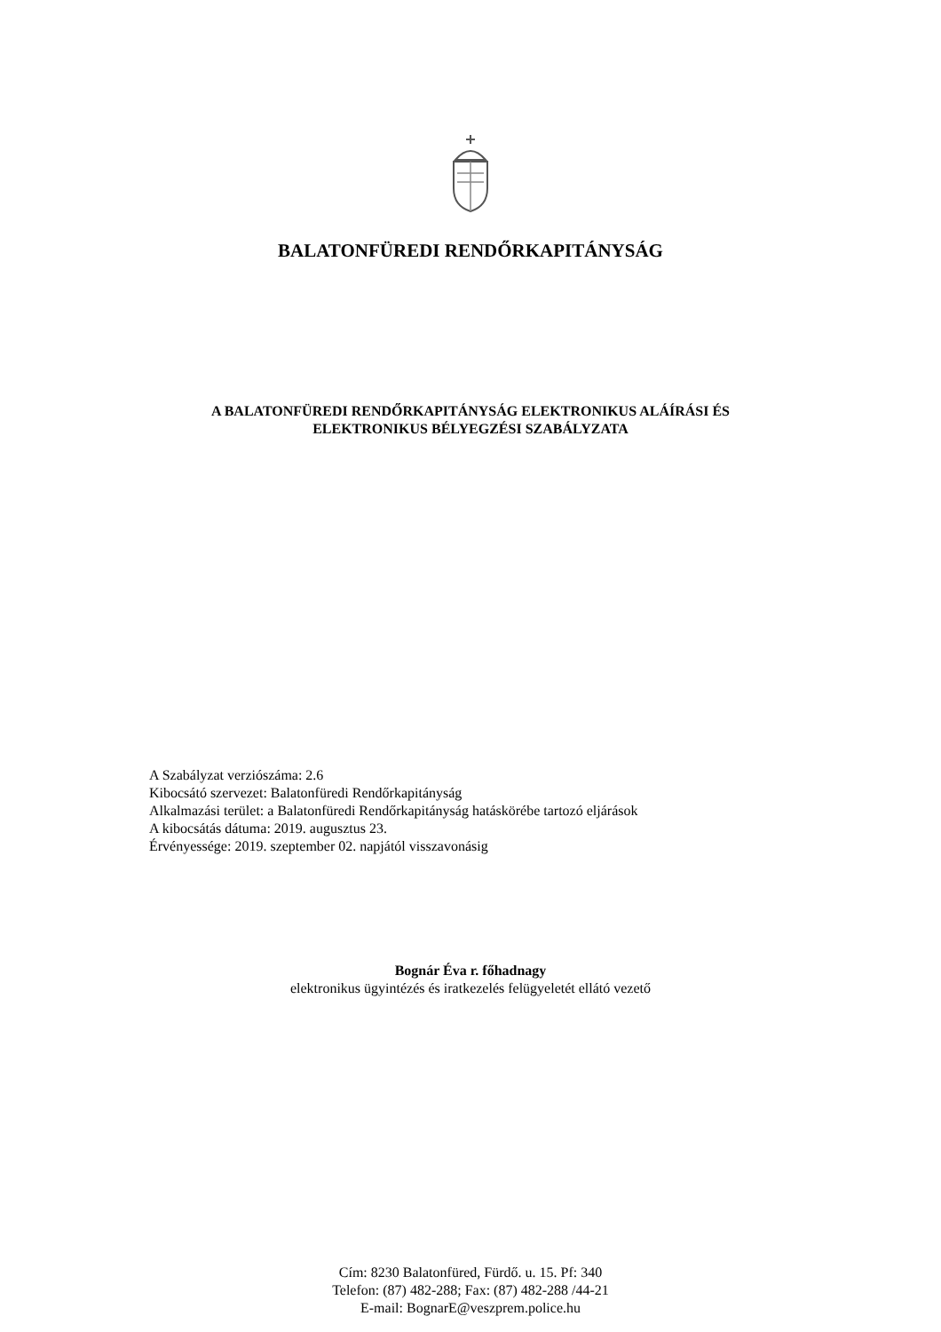BALATONFÜREDI RENDŐRKAPITÁNYSÁG
A BALATONFÜREDI RENDŐRKAPITÁNYSÁG ELEKTRONIKUS ALÁÍRÁSI ÉS
ELEKTRONIKUS BÉLYEGZÉSI SZABÁLYZATA
A Szabályzat verziószáma: 2.6
Kibocsátó szervezet: Balatonfüredi Rendőrkapitányság
Alkalmazási terület: a Balatonfüredi Rendőrkapitányság hatáskörébe tartozó eljárások
A kibocsátás dátuma: 2019. augusztus 23.
Érvényessége: 2019. szeptember 02. napjától visszavonásig
Bognár Éva r. főhadnagy
elektronikus ügyintézés és iratkezelés felügyeletét ellátó vezető
Cím: 8230 Balatonfüred, Fürdő. u. 15. Pf: 340
Telefon: (87) 482-288; Fax: (87) 482-288 /44-21
E-mail: BognarE@veszprem.police.hu